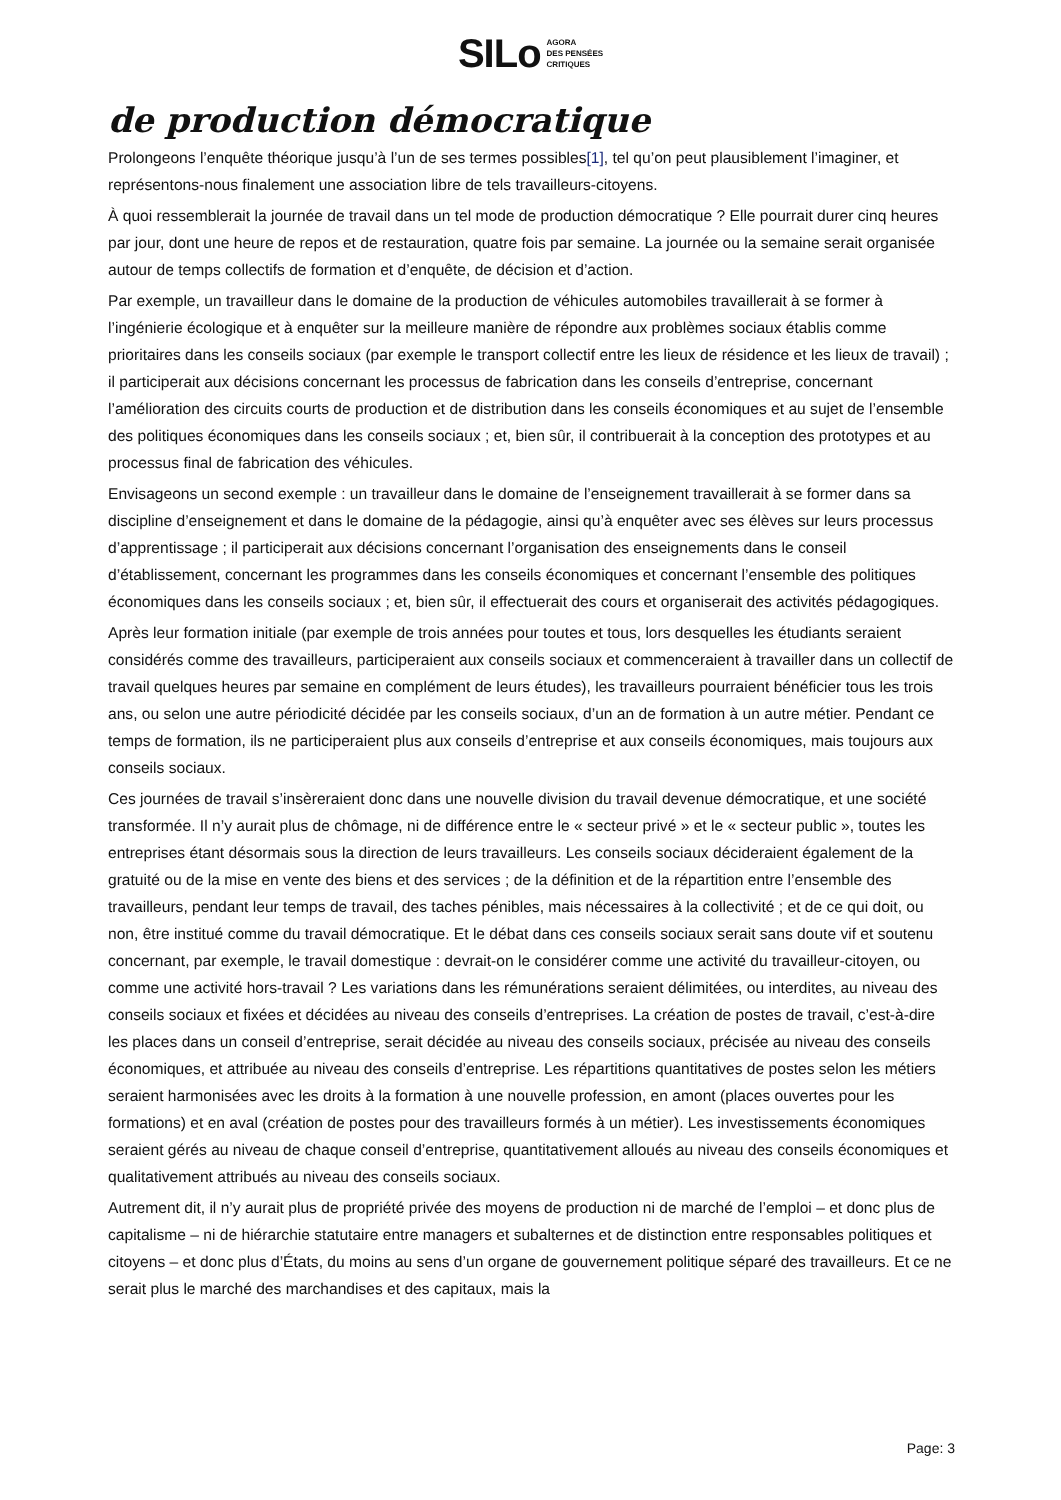SILo AGORA
DES PENSÉES
CRITIQUES
de production démocratique
Prolongeons l’enquête théorique jusqu’à l’un de ses termes possibles[1], tel qu’on peut plausiblement l’imaginer, et représentons-nous finalement une association libre de tels travailleurs-citoyens.
À quoi ressemblerait la journée de travail dans un tel mode de production démocratique ? Elle pourrait durer cinq heures par jour, dont une heure de repos et de restauration, quatre fois par semaine. La journée ou la semaine serait organisée autour de temps collectifs de formation et d’enquête, de décision et d’action.
Par exemple, un travailleur dans le domaine de la production de véhicules automobiles travaillerait à se former à l’ingénierie écologique et à enquêter sur la meilleure manière de répondre aux problèmes sociaux établis comme prioritaires dans les conseils sociaux (par exemple le transport collectif entre les lieux de résidence et les lieux de travail) ; il participerait aux décisions concernant les processus de fabrication dans les conseils d’entreprise, concernant l’amélioration des circuits courts de production et de distribution dans les conseils économiques et au sujet de l’ensemble des politiques économiques dans les conseils sociaux ; et, bien sûr, il contribuerait à la conception des prototypes et au processus final de fabrication des véhicules.
Envisageons un second exemple : un travailleur dans le domaine de l’enseignement travaillerait à se former dans sa discipline d’enseignement et dans le domaine de la pédagogie, ainsi qu’à enquêter avec ses élèves sur leurs processus d’apprentissage ; il participerait aux décisions concernant l’organisation des enseignements dans le conseil d’établissement, concernant les programmes dans les conseils économiques et concernant l’ensemble des politiques économiques dans les conseils sociaux ; et, bien sûr, il effectuerait des cours et organiserait des activités pédagogiques.
Après leur formation initiale (par exemple de trois années pour toutes et tous, lors desquelles les étudiants seraient considérés comme des travailleurs, participeraient aux conseils sociaux et commenceraient à travailler dans un collectif de travail quelques heures par semaine en complément de leurs études), les travailleurs pourraient bénéficier tous les trois ans, ou selon une autre périodicité décidée par les conseils sociaux, d’un an de formation à un autre métier. Pendant ce temps de formation, ils ne participeraient plus aux conseils d’entreprise et aux conseils économiques, mais toujours aux conseils sociaux.
Ces journées de travail s’insèreraient donc dans une nouvelle division du travail devenue démocratique, et une société transformée. Il n’y aurait plus de chômage, ni de différence entre le « secteur privé » et le « secteur public », toutes les entreprises étant désormais sous la direction de leurs travailleurs. Les conseils sociaux décideraient également de la gratuité ou de la mise en vente des biens et des services ; de la définition et de la répartition entre l’ensemble des travailleurs, pendant leur temps de travail, des taches pénibles, mais nécessaires à la collectivité ; et de ce qui doit, ou non, être institué comme du travail démocratique. Et le débat dans ces conseils sociaux serait sans doute vif et soutenu concernant, par exemple, le travail domestique : devrait-on le considérer comme une activité du travailleur-citoyen, ou comme une activité hors-travail ? Les variations dans les rémunérations seraient délimitées, ou interdites, au niveau des conseils sociaux et fixées et décidées au niveau des conseils d’entreprises. La création de postes de travail, c’est-à-dire les places dans un conseil d’entreprise, serait décidée au niveau des conseils sociaux, précisée au niveau des conseils économiques, et attribuée au niveau des conseils d’entreprise. Les répartitions quantitatives de postes selon les métiers seraient harmonisées avec les droits à la formation à une nouvelle profession, en amont (places ouvertes pour les formations) et en aval (création de postes pour des travailleurs formés à un métier). Les investissements économiques seraient gérés au niveau de chaque conseil d’entreprise, quantitativement alloués au niveau des conseils économiques et qualitativement attribués au niveau des conseils sociaux.
Autrement dit, il n’y aurait plus de propriété privée des moyens de production ni de marché de l’emploi – et donc plus de capitalisme – ni de hiérarchie statutaire entre managers et subalternes et de distinction entre responsables politiques et citoyens – et donc plus d’États, du moins au sens d’un organe de gouvernement politique séparé des travailleurs. Et ce ne serait plus le marché des marchandises et des capitaux, mais la
Page: 3